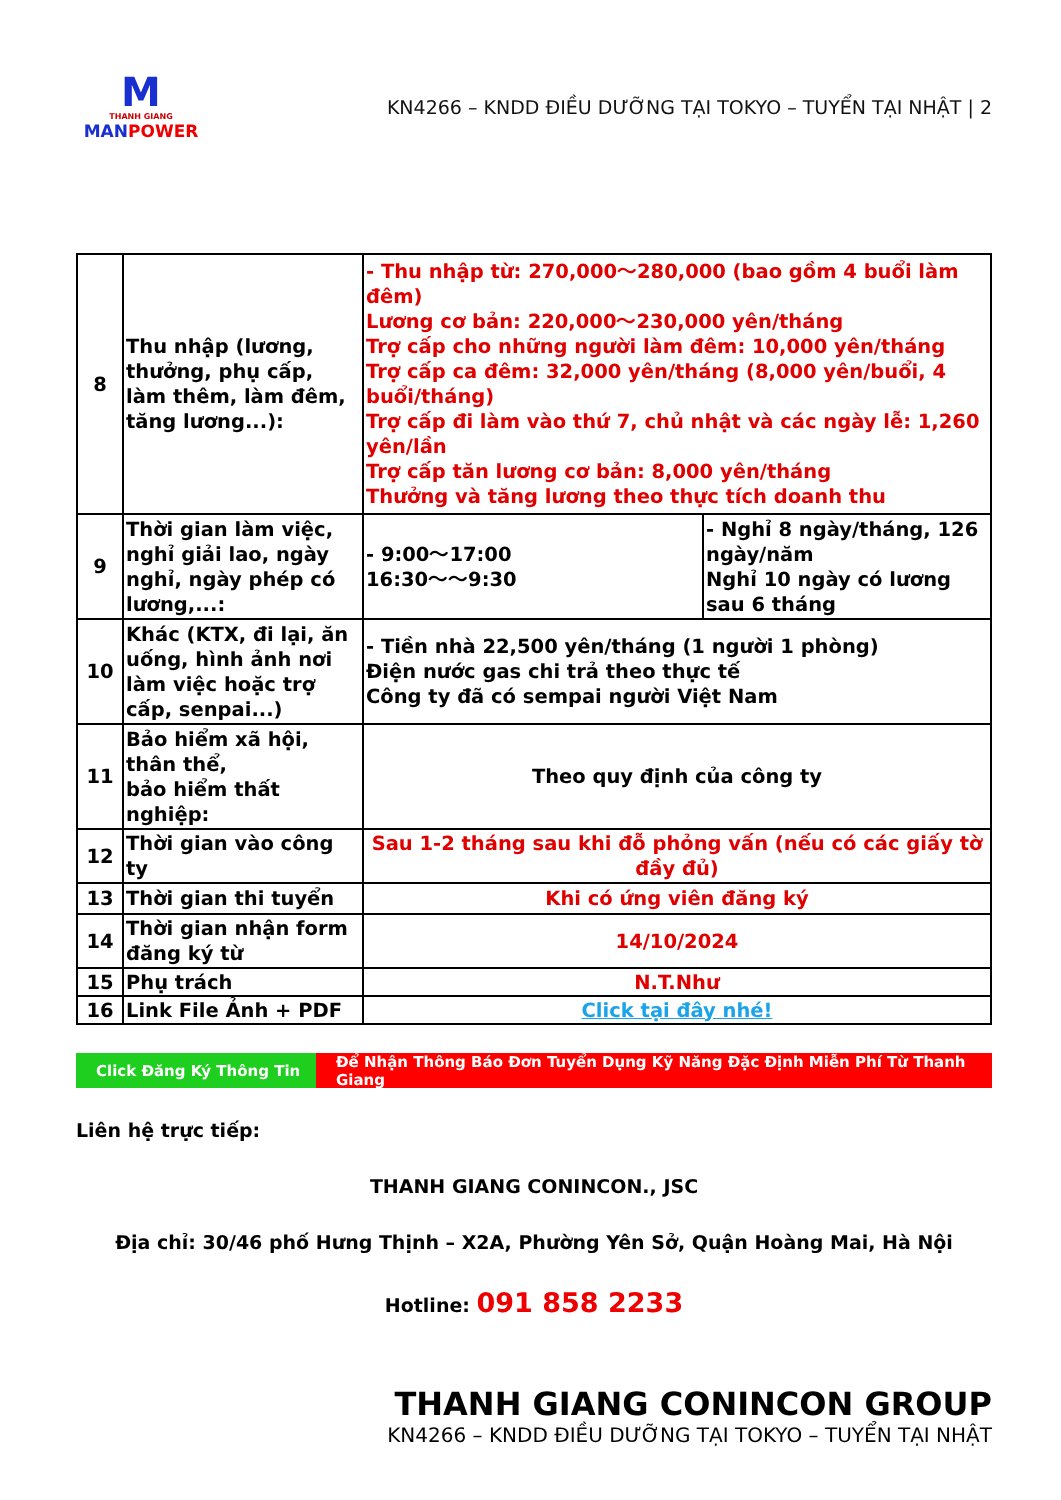M
THANH GIANG
MAN POWER
KN4266 – KNDD ĐIỀU DƯỠNG TẠI TOKYO – TUYỂN TẠI NHẬT | 2
| 8 | Thu nhập (lương, thưởng, phụ cấp, làm thêm, làm đêm, tăng lương...): | - Thu nhập từ: 270,000～280,000 (bao gồm 4 buổi làm đêm) Lương cơ bản: 220,000～230,000 yên/tháng Trợ cấp cho những người làm đêm: 10,000 yên/tháng Trợ cấp ca đêm: 32,000 yên/tháng (8,000 yên/buổi, 4 buổi/tháng) Trợ cấp đi làm vào thứ 7, chủ nhật và các ngày lễ: 1,260 yên/lần Trợ cấp tăn lương cơ bản: 8,000 yên/tháng Thưởng và tăng lương theo thực tích doanh thu | |
| 9 | Thời gian làm việc, nghỉ giải lao, ngày nghỉ, ngày phép có lương,...: | - 9:00～17:00 16:30～～9:30 | - Nghỉ 8 ngày/tháng, 126 ngày/năm Nghỉ 10 ngày có lương sau 6 tháng |
| 10 | Khác (KTX, đi lại, ăn uống, hình ảnh nơi làm việc hoặc trợ cấp, senpai...) | - Tiền nhà 22,500 yên/tháng (1 người 1 phòng) Điện nước gas chi trả theo thực tế Công ty đã có sempai người Việt Nam | |
| 11 | Bảo hiểm xã hội, thân thể, bảo hiểm thất nghiệp: | Theo quy định của công ty | |
| 12 | Thời gian vào công ty | Sau 1-2 tháng sau khi đỗ phỏng vấn (nếu có các giấy tờ đầy đủ) | |
| 13 | Thời gian thi tuyển | Khi có ứng viên đăng ký | |
| 14 | Thời gian nhận form đăng ký từ | 14/10/2024 | |
| 15 | Phụ trách | N.T.Như | |
| 16 | Link File Ảnh + PDF | Click tại đây nhé! | |
Click Đăng Ký Thông Tin Để Nhận Thông Báo Đơn Tuyển Dụng Kỹ Năng Đặc Định Miễn Phí Từ Thanh Giang
Liên hệ trực tiếp:
THANH GIANG CONINCON., JSC
Địa chỉ: 30/46 phố Hưng Thịnh – X2A, Phường Yên Sở, Quận Hoàng Mai, Hà Nội
Hotline: 091 858 2233
THANH GIANG CONINCON GROUP
KN4266 – KNDD ĐIỀU DƯỠNG TẠI TOKYO – TUYỂN TẠI NHẬT